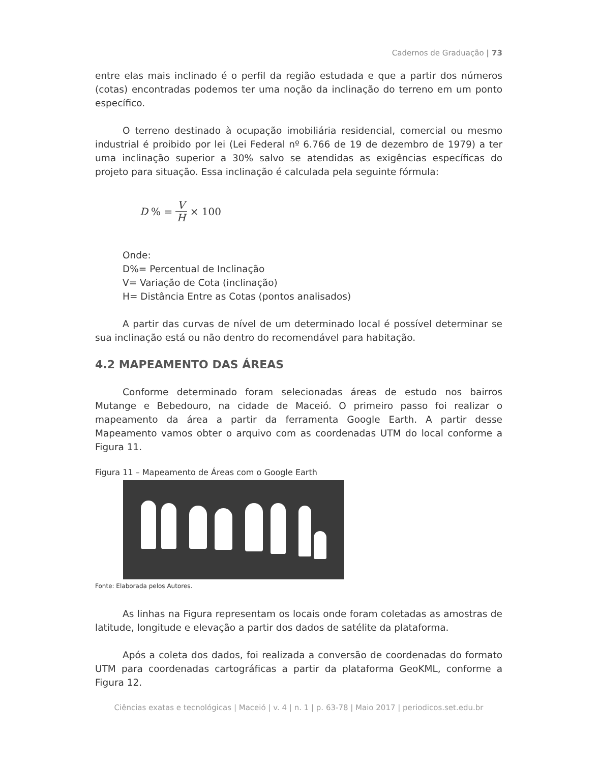Cadernos de Graduação | 73
entre elas mais inclinado é o perfil da região estudada e que a partir dos números (cotas) encontradas podemos ter uma noção da inclinação do terreno em um ponto específico.
O terreno destinado à ocupação imobiliária residencial, comercial ou mesmo industrial é proibido por lei (Lei Federal nº 6.766 de 19 de dezembro de 1979) a ter uma inclinação superior a 30% salvo se atendidas as exigências específicas do projeto para situação. Essa inclinação é calculada pela seguinte fórmula:
D% = V H × 100
Onde:
D%= Percentual de Inclinação
V= Variação de Cota (inclinação)
H= Distância Entre as Cotas (pontos analisados)
A partir das curvas de nível de um determinado local é possível determinar se sua inclinação está ou não dentro do recomendável para habitação.
4.2 MAPEAMENTO DAS ÁREAS
Conforme determinado foram selecionadas áreas de estudo nos bairros Mutange e Bebedouro, na cidade de Maceió. O primeiro passo foi realizar o mapeamento da área a partir da ferramenta Google Earth. A partir desse Mapeamento vamos obter o arquivo com as coordenadas UTM do local conforme a Figura 11.
Figura 11 – Mapeamento de Áreas com o Google Earth
Fonte: Elaborada pelos Autores.
As linhas na Figura representam os locais onde foram coletadas as amostras de latitude, longitude e elevação a partir dos dados de satélite da plataforma.
Após a coleta dos dados, foi realizada a conversão de coordenadas do formato UTM para coordenadas cartográficas a partir da plataforma GeoKML, conforme a Figura 12.
Ciências exatas e tecnológicas | Maceió | v. 4 | n. 1 | p. 63-78 | Maio 2017 | periodicos.set.edu.br